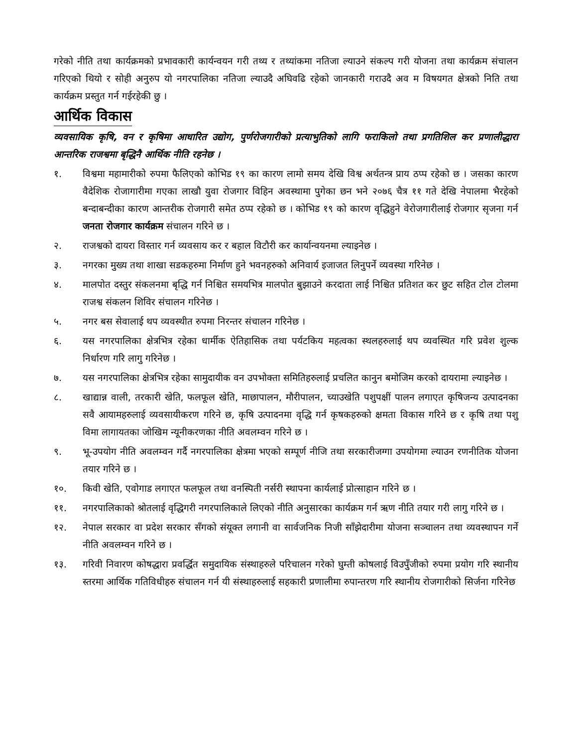गरेको नीति तथा कार्यक्रमको प्रभावकारी कार्यन्वयन गरी तथ्य र तथ्यांकमा नतिजा ल्याउने संकल्प गरी योजना तथा कार्यक्रम संचालन गरिएको थियो र सोही अनुरुप यो नगरपालिका नतिजा ल्याउदै अघिवढि रहेको जानकारी गराउदै अव म विषयगत क्षेत्रको निति तथा कार्यक्रम प्रस्तुत गर्न गईरहेकी छु ।
आर्थिक विकास
व्यवसायिक कृषि, वन र कृषिमा आधारित उद्योग, पुर्णरोजगारीको प्रत्याभुतिको लागि फराकिलो तथा प्रगतिशिल कर प्रणालीद्धारा आन्तरिक राजश्वमा बृद्धिनै आर्थिक नीति रहनेछ ।
१. विश्वमा महामारीको रुपमा फैलिएको कोभिड १९ का कारण लामो समय देखि विश्व अर्थतन्त्र प्राय ठप्प रहेको छ । जसका कारण वैदेशिक रोजागारीमा गएका लाखौ युवा रोजगार विहिन अवस्थामा पुगेका छन भने २०७६ चैत्र ११ गते देखि नेपालमा भैरहेको बन्दाबन्दीका कारण आन्तरीक रोजगारी समेत ठप्प रहेको छ । कोभिड १९ को कारण वृद्धिहुने वेरोजगारीलाई रोजगार सृजना गर्न जनता रोजगार कार्यक्रम संचालन गरिने छ ।
२. राजश्वको दायरा विस्तार गर्न व्यवसाय कर र बहाल विटौरी कर कार्यान्वयनमा ल्याइनेछ ।
३. नगरका मुख्य तथा शाखा सडकहरुमा निर्माण हुने भवनहरुको अनिवार्य इजाजत लिनुपर्ने व्यवस्था गरिनेछ ।
४. मालपोत दस्तुर संकलनमा बृद्धि गर्न निश्चित समयभित्र मालपोत बुझाउने करदाता लाई निश्चित प्रतिशत कर छुट सहित टोल टोलमा राजश्व संकलन शिविर संचालन गरिनेछ ।
५. नगर बस सेवालाई थप व्यवस्थीत रुपमा निरन्तर संचालन गरिनेछ ।
६. यस नगरपालिका क्षेत्रभित्र रहेका धार्मीक ऐतिहासिक तथा पर्यटकिय महत्वका स्थलहरुलाई थप व्यवस्थित गरि प्रवेश शुल्क निर्धारण गरि लागु गरिनेछ ।
७. यस नगरपालिका क्षेत्रभित्र रहेका सामुदायीक वन उपभोक्ता समितिहरुलाई प्रचलित कानुन बमोजिम करको दायरामा ल्याइनेछ ।
८. खाद्यान्न वाली, तरकारी खेति, फलफूल खेति, माछापालन, मौरीपालन, च्याउखेति पशुपक्षीं पालन लगाएत कृषिजन्य उत्पादनका सवै आयामहरुलाई व्यवसायीकरण गरिने छ, कृषि उत्पादनमा वृद्धि गर्न कृषकहरुको क्षमता विकास गरिने छ र कृषि तथा पशु विमा लागायतका जोखिम न्यूनीकरणका नीति अवलम्वन गरिने छ ।
९. भू-उपयोग नीति अवलम्वन गर्दै नगरपालिका क्षेत्रमा भएको सम्पूर्ण नीजि तथा सरकारीजग्गा उपयोगमा ल्याउन रणनीतिक योजना तयार गरिने छ ।
१०. किवी खेति, एवोगाड लगाएत फलफूल तथा वनस्पिती नर्सरी स्थापना कार्यलाई प्रोत्साहान गरिने छ ।
११. नगरपालिकाको श्रोतलाई वृद्धिगरी नगरपालिकाले लिएको नीति अनुसारका कार्यक्रम गर्न ऋण नीति तयार गरी लागु गरिने छ ।
१२. नेपाल सरकार वा प्रदेश सरकार सँगको संयूक्त लगानी वा सार्वजनिक निजी साँझेदारीमा योजना सञ्चालन तथा व्यवस्थापन गर्ने नीति अवलम्वन गरिने छ ।
१३. गरिवी निवारण कोषद्धारा प्रवर्द्धित समुदायिक संस्थाहरुले परिचालन गरेको घुम्ती कोषलाई विउपुँजीको रुपमा प्रयोग गरि स्थानीय स्तरमा आर्थिक गतिविधीहरु संचालन गर्न यी संस्थाहरुलाई सहकारी प्रणालीमा रुपान्तरण गरि स्थानीय रोजगारीको सिर्जना गरिनेछ